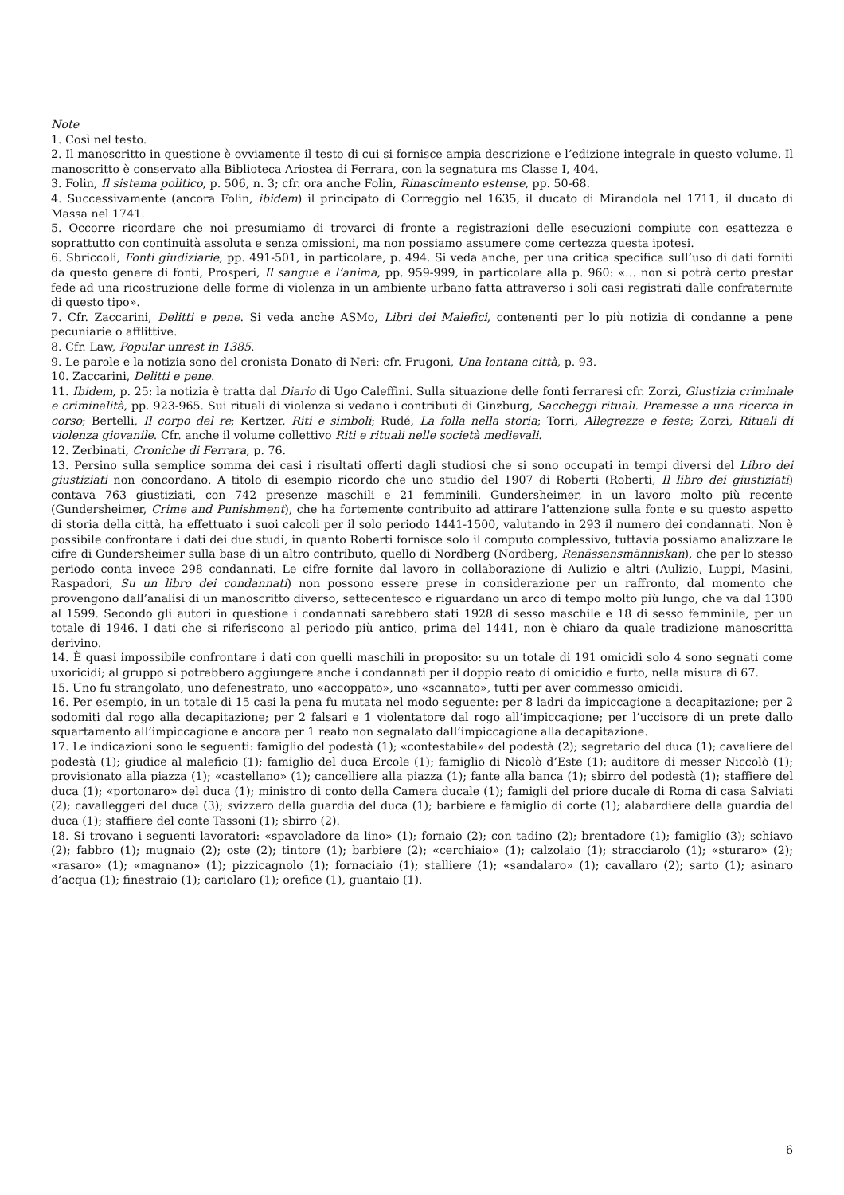Note
1. Così nel testo.
2. Il manoscritto in questione è ovviamente il testo di cui si fornisce ampia descrizione e l’edizione integrale in questo volume. Il manoscritto è conservato alla Biblioteca Ariostea di Ferrara, con la segnatura ms Classe I, 404.
3. Folin, Il sistema politico, p. 506, n. 3; cfr. ora anche Folin, Rinascimento estense, pp. 50-68.
4. Successivamente (ancora Folin, ibidem) il principato di Correggio nel 1635, il ducato di Mirandola nel 1711, il ducato di Massa nel 1741.
5. Occorre ricordare che noi presumiamo di trovarci di fronte a registrazioni delle esecuzioni compiute con esattezza e soprattutto con continuità assoluta e senza omissioni, ma non possiamo assumere come certezza questa ipotesi.
6. Sbriccoli, Fonti giudiziarie, pp. 491-501, in particolare, p. 494. Si veda anche, per una critica specifica sull’uso di dati forniti da questo genere di fonti, Prosperi, Il sangue e l’anima, pp. 959-999, in particolare alla p. 960: «… non si potrà certo prestar fede ad una ricostruzione delle forme di violenza in un ambiente urbano fatta attraverso i soli casi registrati dalle confraternite di questo tipo».
7. Cfr. Zaccarini, Delitti e pene. Si veda anche ASMo, Libri dei Malefici, contenenti per lo più notizia di condanne a pene pecuniarie o afflittive.
8. Cfr. Law, Popular unrest in 1385.
9. Le parole e la notizia sono del cronista Donato di Neri: cfr. Frugoni, Una lontana città, p. 93.
10. Zaccarini, Delitti e pene.
11. Ibidem, p. 25: la notizia è tratta dal Diario di Ugo Caleffini. Sulla situazione delle fonti ferraresi cfr. Zorzi, Giustizia criminale e criminalità, pp. 923-965. Sui rituali di violenza si vedano i contributi di Ginzburg, Saccheggi rituali. Premesse a una ricerca in corso; Bertelli, Il corpo del re; Kertzer, Riti e simboli; Rudé, La folla nella storia; Torri, Allegrezze e feste; Zorzi, Rituali di violenza giovanile. Cfr. anche il volume collettivo Riti e rituali nelle società medievali.
12. Zerbinati, Croniche di Ferrara, p. 76.
13. Persino sulla semplice somma dei casi i risultati offerti dagli studiosi che si sono occupati in tempi diversi del Libro dei giustiziati non concordano. A titolo di esempio ricordo che uno studio del 1907 di Roberti (Roberti, Il libro dei giustiziati) contava 763 giustiziati, con 742 presenze maschili e 21 femminili. Gundersheimer, in un lavoro molto più recente (Gundersheimer, Crime and Punishment), che ha fortemente contribuito ad attirare l’attenzione sulla fonte e su questo aspetto di storia della città, ha effettuato i suoi calcoli per il solo periodo 1441-1500, valutando in 293 il numero dei condannati. Non è possibile confrontare i dati dei due studi, in quanto Roberti fornisce solo il computo complessivo, tuttavia possiamo analizzare le cifre di Gundersheimer sulla base di un altro contributo, quello di Nordberg (Nordberg, Renässansmänniskan), che per lo stesso periodo conta invece 298 condannati. Le cifre fornite dal lavoro in collaborazione di Aulizio e altri (Aulizio, Luppi, Masini, Raspadori, Su un libro dei condannati) non possono essere prese in considerazione per un raffronto, dal momento che provengono dall’analisi di un manoscritto diverso, settecentesco e riguardano un arco di tempo molto più lungo, che va dal 1300 al 1599. Secondo gli autori in questione i condannati sarebbero stati 1928 di sesso maschile e 18 di sesso femminile, per un totale di 1946. I dati che si riferiscono al periodo più antico, prima del 1441, non è chiaro da quale tradizione manoscritta derivino.
14. È quasi impossibile confrontare i dati con quelli maschili in proposito: su un totale di 191 omicidi solo 4 sono segnati come uxoricidi; al gruppo si potrebbero aggiungere anche i condannati per il doppio reato di omicidio e furto, nella misura di 67.
15. Uno fu strangolato, uno defenestrato, uno «accoppato», uno «scannato», tutti per aver commesso omicidi.
16. Per esempio, in un totale di 15 casi la pena fu mutata nel modo seguente: per 8 ladri da impiccagione a decapitazione; per 2 sodomiti dal rogo alla decapitazione; per 2 falsari e 1 violentatore dal rogo all’impiccagione; per l’uccisore di un prete dallo squartamento all’impiccagione e ancora per 1 reato non segnalato dall’impiccagione alla decapitazione.
17. Le indicazioni sono le seguenti: famiglio del podestà (1); «contestabile» del podestà (2); segretario del duca (1); cavaliere del podestà (1); giudice al maleficio (1); famiglio del duca Ercole (1); famiglio di Nicolò d’Este (1); auditore di messer Niccolò (1); provisionato alla piazza (1); «castellano» (1); cancelliere alla piazza (1); fante alla banca (1); sbirro del podestà (1); staffiere del duca (1); «portonaro» del duca (1); ministro di conto della Camera ducale (1); famigli del priore ducale di Roma di casa Salviati (2); cavalleggeri del duca (3); svizzero della guardia del duca (1); barbiere e famiglio di corte (1); alabardiere della guardia del duca (1); staffiere del conte Tassoni (1); sbirro (2).
18. Si trovano i seguenti lavoratori: «spavoladore da lino» (1); fornaio (2); con tadino (2); brentadore (1); famiglio (3); schiavo (2); fabbro (1); mugnaio (2); oste (2); tintore (1); barbiere (2); «cerchiaio» (1); calzolaio (1); stracciarolo (1); «sturaro» (2); «rasaro» (1); «magnano» (1); pizzicagnolo (1); fornaciaio (1); stalliere (1); «sandalaro» (1); cavallaro (2); sarto (1); asinaro d’acqua (1); finestraio (1); cariolaro (1); orefice (1), guantaio (1).
6